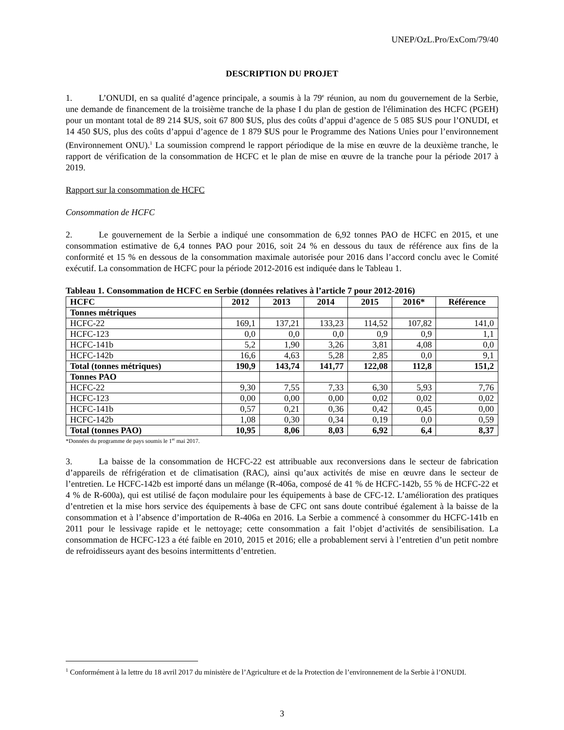UNEP/OzL.Pro/ExCom/79/40
DESCRIPTION DU PROJET
1. L’ONUDI, en sa qualité d’agence principale, a soumis à la 79<sup>e</sup> réunion, au nom du gouvernement de la Serbie, une demande de financement de la troisième tranche de la phase I du plan de gestion de l'élimination des HCFC (PGEH) pour un montant total de 89 214 $US, soit 67 800 $US, plus des coûts d’appui d’agence de 5 085 $US pour l’ONUDI, et 14 450 $US, plus des coûts d’appui d’agence de 1 879 $US pour le Programme des Nations Unies pour l’environnement (Environnement ONU).<sup>1</sup> La soumission comprend le rapport périodique de la mise en œuvre de la deuxième tranche, le rapport de vérification de la consommation de HCFC et le plan de mise en œuvre de la tranche pour la période 2017 à 2019.
Rapport sur la consommation de HCFC
Consommation de HCFC
2. Le gouvernement de la Serbie a indiqué une consommation de 6,92 tonnes PAO de HCFC en 2015, et une consommation estimative de 6,4 tonnes PAO pour 2016, soit 24 % en dessous du taux de référence aux fins de la conformité et 15 % en dessous de la consommation maximale autorisée pour 2016 dans l’accord conclu avec le Comité exécutif. La consommation de HCFC pour la période 2012-2016 est indiquée dans le Tableau 1.
Tableau 1. Consommation de HCFC en Serbie (données relatives à l’article 7 pour 2012-2016)
| HCFC | 2012 | 2013 | 2014 | 2015 | 2016* | Référence |
| --- | --- | --- | --- | --- | --- | --- |
| Tonnes métriques | | | | | | |
| HCFC-22 | 169,1 | 137,21 | 133,23 | 114,52 | 107,82 | 141,0 |
| HCFC-123 | 0,0 | 0,0 | 0,0 | 0,9 | 0,9 | 1,1 |
| HCFC-141b | 5,2 | 1,90 | 3,26 | 3,81 | 4,08 | 0,0 |
| HCFC-142b | 16,6 | 4,63 | 5,28 | 2,85 | 0,0 | 9,1 |
| Total (tonnes métriques) | 190,9 | 143,74 | 141,77 | 122,08 | 112,8 | 151,2 |
| Tonnes PAO | | | | | | |
| HCFC-22 | 9,30 | 7,55 | 7,33 | 6,30 | 5,93 | 7,76 |
| HCFC-123 | 0,00 | 0,00 | 0,00 | 0,02 | 0,02 | 0,02 |
| HCFC-141b | 0,57 | 0,21 | 0,36 | 0,42 | 0,45 | 0,00 |
| HCFC-142b | 1,08 | 0,30 | 0,34 | 0,19 | 0,0 | 0,59 |
| Total (tonnes PAO) | 10,95 | 8,06 | 8,03 | 6,92 | 6,4 | 8,37 |
*Données du programme de pays soumis le 1<sup>er</sup> mai 2017.
3. La baisse de la consommation de HCFC-22 est attribuable aux reconversions dans le secteur de fabrication d’appareils de réfrigération et de climatisation (RAC), ainsi qu’aux activités de mise en œuvre dans le secteur de l’entretien. Le HCFC-142b est importé dans un mélange (R-406a, composé de 41 % de HCFC-142b, 55 % de HCFC-22 et 4 % de R-600a), qui est utilisé de façon modulaire pour les équipements à base de CFC-12. L’amélioration des pratiques d’entretien et la mise hors service des équipements à base de CFC ont sans doute contribué également à la baisse de la consommation et à l’absence d’importation de R-406a en 2016. La Serbie a commencé à consommer du HCFC-141b en 2011 pour le lessivage rapide et le nettoyage; cette consommation a fait l’objet d’activités de sensibilisation. La consommation de HCFC-123 a été faible en 2010, 2015 et 2016; elle a probablement servi à l’entretien d’un petit nombre de refroidisseurs ayant des besoins intermittents d’entretien.
<sup>1</sup> Conformément à la lettre du 18 avril 2017 du ministère de l’Agriculture et de la Protection de l’environnement de la Serbie à l’ONUDI.
3